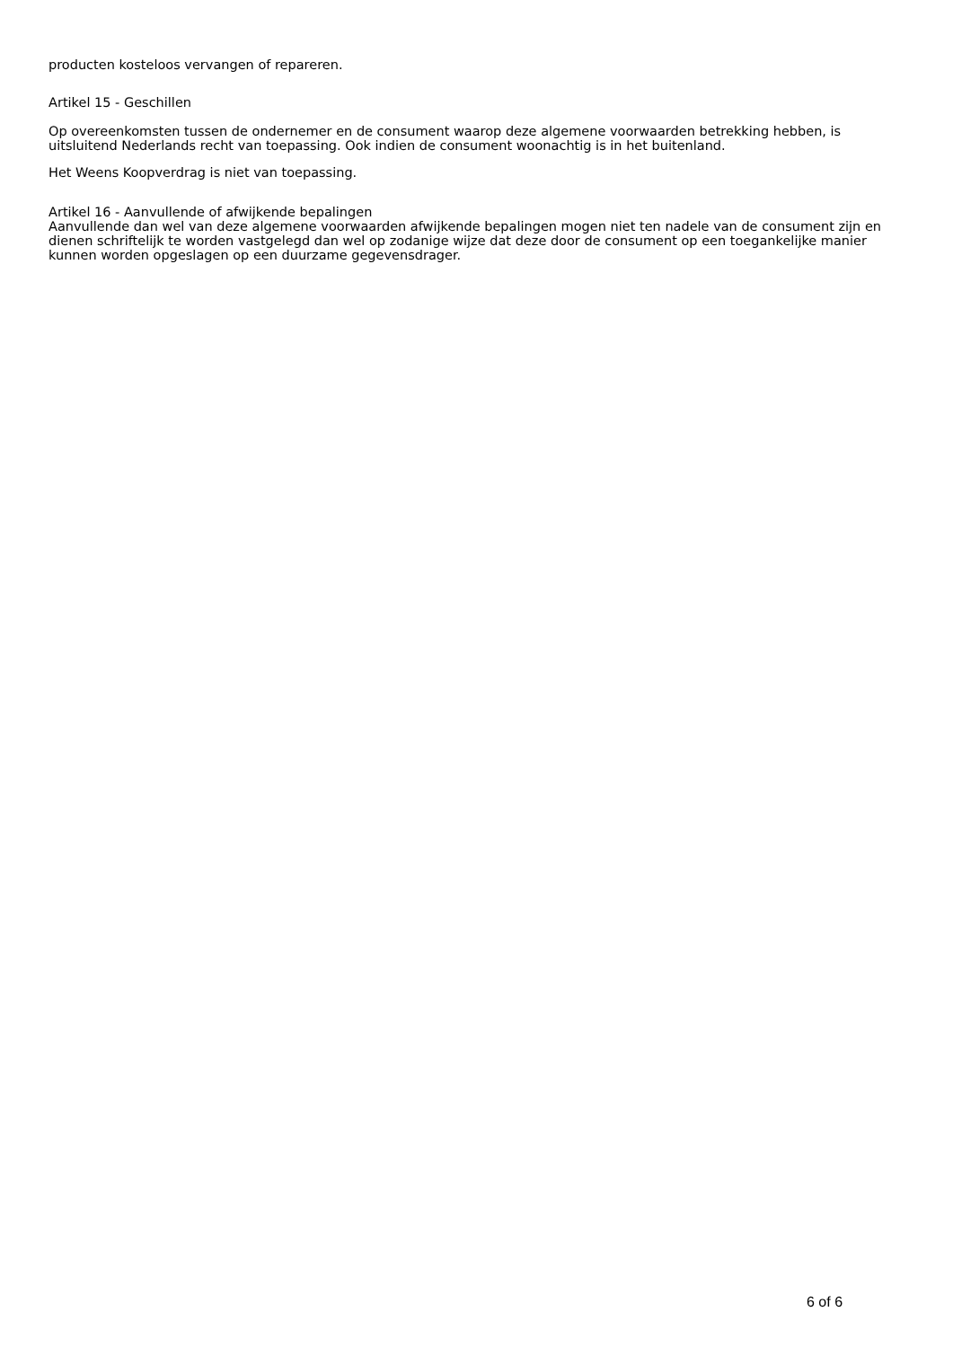producten kosteloos vervangen of repareren.
Artikel 15 - Geschillen
Op overeenkomsten tussen de ondernemer en de consument waarop deze algemene voorwaarden betrekking hebben, is uitsluitend Nederlands recht van toepassing. Ook indien de consument woonachtig is in het buitenland.
Het Weens Koopverdrag is niet van toepassing.
Artikel 16 - Aanvullende of afwijkende bepalingen
Aanvullende dan wel van deze algemene voorwaarden afwijkende bepalingen mogen niet ten nadele van de consument zijn en dienen schriftelijk te worden vastgelegd dan wel op zodanige wijze dat deze door de consument op een toegankelijke manier kunnen worden opgeslagen op een duurzame gegevensdrager.
6 of 6